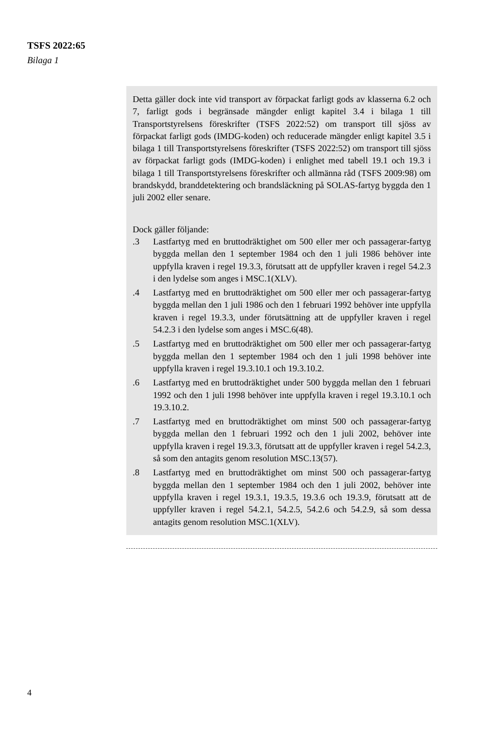TSFS 2022:65
Bilaga 1
Detta gäller dock inte vid transport av förpackat farligt gods av klasserna 6.2 och 7, farligt gods i begränsade mängder enligt kapitel 3.4 i bilaga 1 till Transportstyrelsens föreskrifter (TSFS 2022:52) om transport till sjöss av förpackat farligt gods (IMDG-koden) och reducerade mängder enligt kapitel 3.5 i bilaga 1 till Transportstyrelsens föreskrifter (TSFS 2022:52) om transport till sjöss av förpackat farligt gods (IMDG-koden) i enlighet med tabell 19.1 och 19.3 i bilaga 1 till Transportstyrelsens föreskrifter och allmänna råd (TSFS 2009:98) om brandskydd, branddetektering och brandsläckning på SOLAS-fartyg byggda den 1 juli 2002 eller senare.
Dock gäller följande:
.3 Lastfartyg med en bruttodräktighet om 500 eller mer och passagerar-fartyg byggda mellan den 1 september 1984 och den 1 juli 1986 behöver inte uppfylla kraven i regel 19.3.3, förutsatt att de uppfyller kraven i regel 54.2.3 i den lydelse som anges i MSC.1(XLV).
.4 Lastfartyg med en bruttodräktighet om 500 eller mer och passagerar-fartyg byggda mellan den 1 juli 1986 och den 1 februari 1992 behöver inte uppfylla kraven i regel 19.3.3, under förutsättning att de uppfyller kraven i regel 54.2.3 i den lydelse som anges i MSC.6(48).
.5 Lastfartyg med en bruttodräktighet om 500 eller mer och passagerar-fartyg byggda mellan den 1 september 1984 och den 1 juli 1998 behöver inte uppfylla kraven i regel 19.3.10.1 och 19.3.10.2.
.6 Lastfartyg med en bruttodräktighet under 500 byggda mellan den 1 februari 1992 och den 1 juli 1998 behöver inte uppfylla kraven i regel 19.3.10.1 och 19.3.10.2.
.7 Lastfartyg med en bruttodräktighet om minst 500 och passagerar-fartyg byggda mellan den 1 februari 1992 och den 1 juli 2002, behöver inte uppfylla kraven i regel 19.3.3, förutsatt att de uppfyller kraven i regel 54.2.3, så som den antagits genom resolution MSC.13(57).
.8 Lastfartyg med en bruttodräktighet om minst 500 och passagerar-fartyg byggda mellan den 1 september 1984 och den 1 juli 2002, behöver inte uppfylla kraven i regel 19.3.1, 19.3.5, 19.3.6 och 19.3.9, förutsatt att de uppfyller kraven i regel 54.2.1, 54.2.5, 54.2.6 och 54.2.9, så som dessa antagits genom resolution MSC.1(XLV).
4